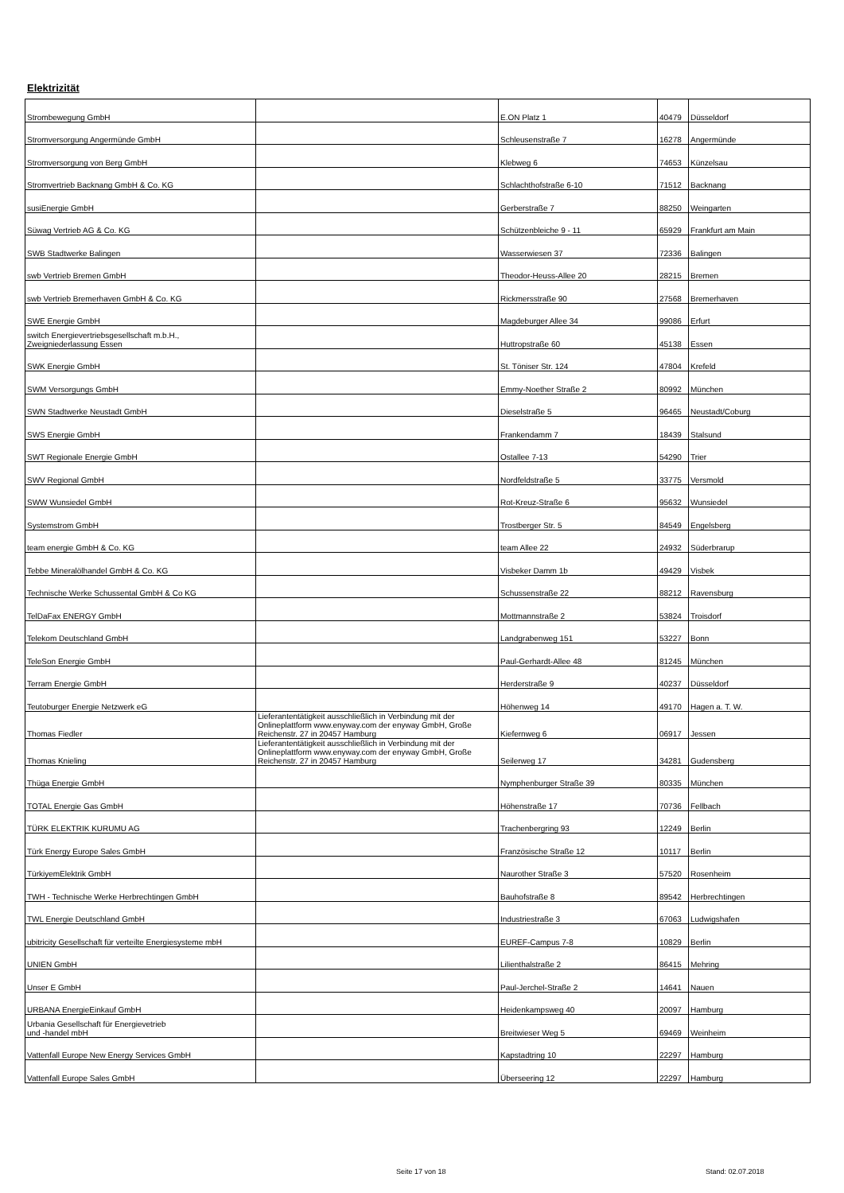Elektrizität
| Strombewegung GmbH | | E.ON Platz 1 | 40479 | Düsseldorf |
| Stromversorgung Angermünde GmbH | | Schleusenstraße 7 | 16278 | Angermünde |
| Stromversorgung von Berg GmbH | | Klebweg 6 | 74653 | Künzelsau |
| Stromvertrieb Backnang GmbH & Co. KG | | Schlachthofstraße 6-10 | 71512 | Backnang |
| susiEnergie GmbH | | Gerberstraße 7 | 88250 | Weingarten |
| Süwag Vertrieb AG & Co. KG | | Schützenbleiche 9 - 11 | 65929 | Frankfurt am Main |
| SWB Stadtwerke Balingen | | Wasserwiesen 37 | 72336 | Balingen |
| swb Vertrieb Bremen GmbH | | Theodor-Heuss-Allee 20 | 28215 | Bremen |
| swb Vertrieb Bremerhaven GmbH & Co. KG | | Rickmersstraße 90 | 27568 | Bremerhaven |
| SWE Energie GmbH | | Magdeburger Allee 34 | 99086 | Erfurt |
| switch Energievertriebsgesellschaft m.b.H., Zweigniederlassung Essen | | Huttropstraße 60 | 45138 | Essen |
| SWK Energie GmbH | | St. Töniser Str. 124 | 47804 | Krefeld |
| SWM Versorgungs GmbH | | Emmy-Noether Straße 2 | 80992 | München |
| SWN Stadtwerke Neustadt GmbH | | Dieselstraße 5 | 96465 | Neustadt/Coburg |
| SWS Energie GmbH | | Frankendamm 7 | 18439 | Stalsund |
| SWT Regionale Energie GmbH | | Ostallee 7-13 | 54290 | Trier |
| SWV Regional GmbH | | Nordfeldstraße 5 | 33775 | Versmold |
| SWW Wunsiedel GmbH | | Rot-Kreuz-Straße 6 | 95632 | Wunsiedel |
| Systemstrom GmbH | | Trostberger Str. 5 | 84549 | Engelsberg |
| team energie GmbH & Co. KG | | team Allee 22 | 24932 | Süderbrarup |
| Tebbe Mineralölhandel GmbH & Co. KG | | Visbeker Damm 1b | 49429 | Visbek |
| Technische Werke Schussental GmbH & Co KG | | Schussenstraße 22 | 88212 | Ravensburg |
| TelDaFax ENERGY GmbH | | Mottmannstraße 2 | 53824 | Troisdorf |
| Telekom Deutschland GmbH | | Landgrabenweg 151 | 53227 | Bonn |
| TeleSon Energie GmbH | | Paul-Gerhardt-Allee 48 | 81245 | München |
| Terram Energie GmbH | | Herderstraße 9 | 40237 | Düsseldorf |
| Teutoburger Energie Netzwerk eG | | Höhenweg 14 | 49170 | Hagen a. T. W. |
| Thomas Fiedler | Lieferantentätigkeit ausschließlich in Verbindung mit der Onlineplattform www.enyway.com der enyway GmbH, Große Reichenstr. 27 in 20457 Hamburg | Kiefernweg 6 | 06917 | Jessen |
| Thomas Knieling | Lieferantentätigkeit ausschließlich in Verbindung mit der Onlineplattform www.enyway.com der enyway GmbH, Große Reichenstr. 27 in 20457 Hamburg | Seilerweg 17 | 34281 | Gudensberg |
| Thüga Energie GmbH | | Nymphenburger Straße 39 | 80335 | München |
| TOTAL Energie Gas GmbH | | Höhenstraße 17 | 70736 | Fellbach |
| TÜRK ELEKTRIK KURUMU AG | | Trachenbergring 93 | 12249 | Berlin |
| Türk Energy Europe Sales GmbH | | Französische Straße 12 | 10117 | Berlin |
| TürkiyemElektrik GmbH | | Naurother Straße 3 | 57520 | Rosenheim |
| TWH - Technische Werke Herbrechtingen GmbH | | Bauhofstraße 8 | 89542 | Herbrechtingen |
| TWL Energie Deutschland GmbH | | Industriestraße 3 | 67063 | Ludwigshafen |
| ubitricity Gesellschaft für verteilte Energiesysteme mbH | | EUREF-Campus 7-8 | 10829 | Berlin |
| UNIEN GmbH | | Lilienthalstraße 2 | 86415 | Mehring |
| Unser E GmbH | | Paul-Jerchel-Straße 2 | 14641 | Nauen |
| URBANA EnergieEinkauf GmbH | | Heidenkampsweg 40 | 20097 | Hamburg |
| Urbania Gesellschaft für Energievetrieb und -handel mbH | | Breitwieser Weg 5 | 69469 | Weinheim |
| Vattenfall Europe New Energy Services GmbH | | Kapstadtring 10 | 22297 | Hamburg |
| Vattenfall Europe Sales GmbH | | Überseering 12 | 22297 | Hamburg |
Seite 17 von 18 Stand: 02.07.2018